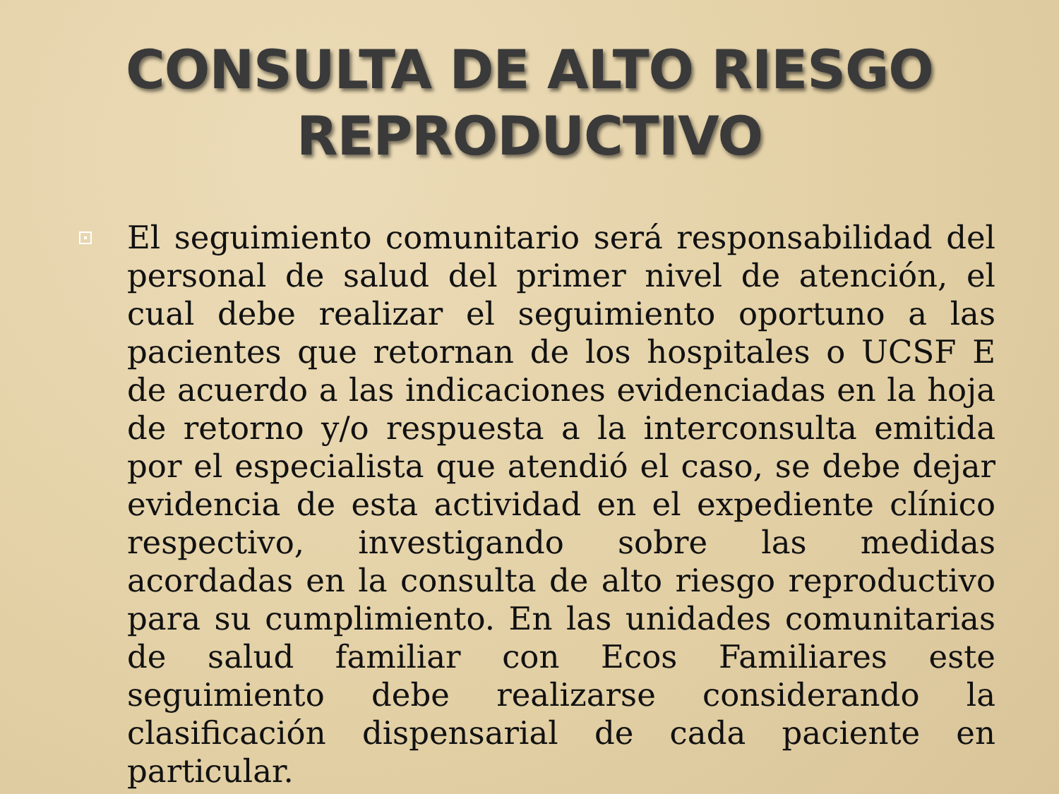CONSULTA DE ALTO RIESGO
REPRODUCTIVO
El seguimiento comunitario será responsabilidad del personal de salud del primer nivel de atención, el cual debe realizar el seguimiento oportuno a las pacientes que retornan de los hospitales o UCSF E de acuerdo a las indicaciones evidenciadas en la hoja de retorno y/o respuesta a la interconsulta emitida por el especialista que atendió el caso, se debe dejar evidencia de esta actividad en el expediente clínico respectivo, investigando sobre las medidas acordadas en la consulta de alto riesgo reproductivo para su cumplimiento. En las unidades comunitarias de salud familiar con Ecos Familiares este seguimiento debe realizarse considerando la clasificación dispensarial de cada paciente en particular.